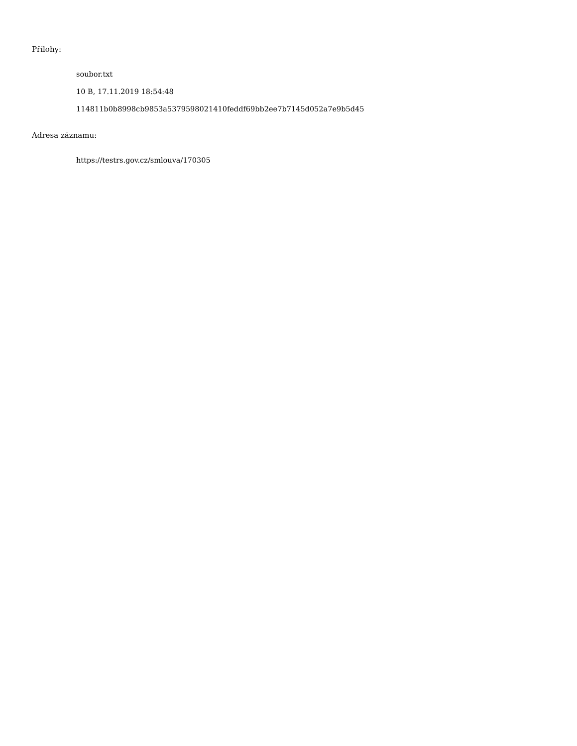Přílohy:
soubor.txt
10 B, 17.11.2019 18:54:48
114811b0b8998cb9853a5379598021410feddf69bb2ee7b7145d052a7e9b5d45
Adresa záznamu:
https://testrs.gov.cz/smlouva/170305